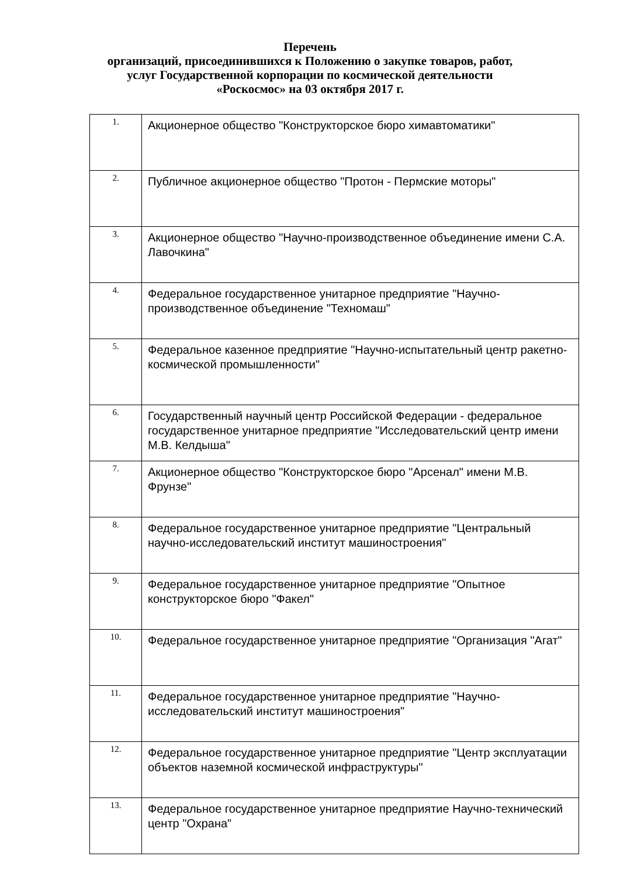Перечень
организаций, присоединившихся к Положению о закупке товаров, работ,
услуг Государственной корпорации по космической деятельности
«Роскосмос» на 03 октября 2017 г.
| 1. | Акционерное общество "Конструкторское бюро химавтоматики" |
| 2. | Публичное акционерное общество "Протон - Пермские моторы" |
| 3. | Акционерное общество "Научно-производственное объединение имени С.А. Лавочкина" |
| 4. | Федеральное государственное унитарное предприятие "Научно-производственное объединение "Техномаш" |
| 5. | Федеральное казенное предприятие "Научно-испытательный центр ракетно-космической промышленности" |
| 6. | Государственный научный центр Российской Федерации - федеральное государственное унитарное предприятие "Исследовательский центр имени М.В. Келдыша" |
| 7. | Акционерное общество "Конструкторское бюро "Арсенал" имени М.В. Фрунзе" |
| 8. | Федеральное государственное унитарное предприятие "Центральный научно-исследовательский институт машиностроения" |
| 9. | Федеральное государственное унитарное предприятие "Опытное конструкторское бюро "Факел" |
| 10. | Федеральное государственное унитарное предприятие "Организация "Агат" |
| 11. | Федеральное государственное унитарное предприятие "Научно-исследовательский институт машиностроения" |
| 12. | Федеральное государственное унитарное предприятие "Центр эксплуатации объектов наземной космической инфраструктуры" |
| 13. | Федеральное государственное унитарное предприятие Научно-технический центр "Охрана" |